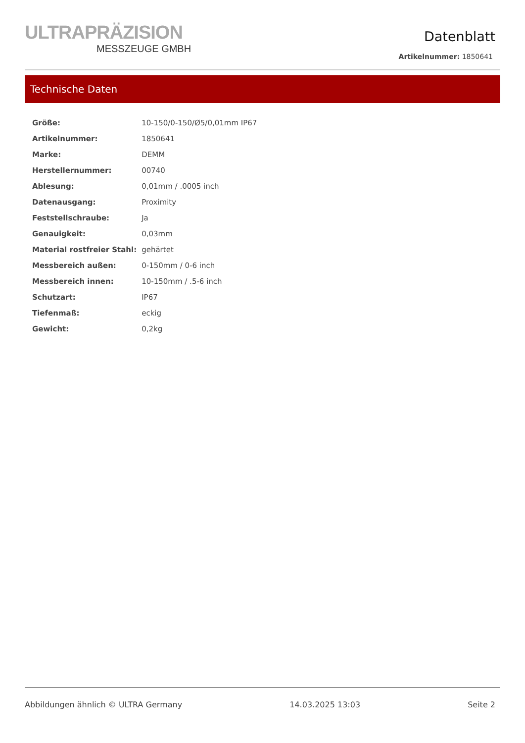ULTRAPRÄZISION
MESSZEUGE GMBH
Datenblatt
Artikelnummer: 1850641
Technische Daten
| Größe: | 10-150/0-150/Ø5/0,01mm IP67 |
| Artikelnummer: | 1850641 |
| Marke: | DEMM |
| Herstellernummer: | 00740 |
| Ablesung: | 0,01mm / .0005 inch |
| Datenausgang: | Proximity |
| Feststellschraube: | Ja |
| Genauigkeit: | 0,03mm |
| Material rostfreier Stahl: | gehärtet |
| Messbereich außen: | 0-150mm / 0-6 inch |
| Messbereich innen: | 10-150mm / .5-6 inch |
| Schutzart: | IP67 |
| Tiefenmaß: | eckig |
| Gewicht: | 0,2kg |
Abbildungen ähnlich © ULTRA Germany 14.03.2025 13:03 Seite 2